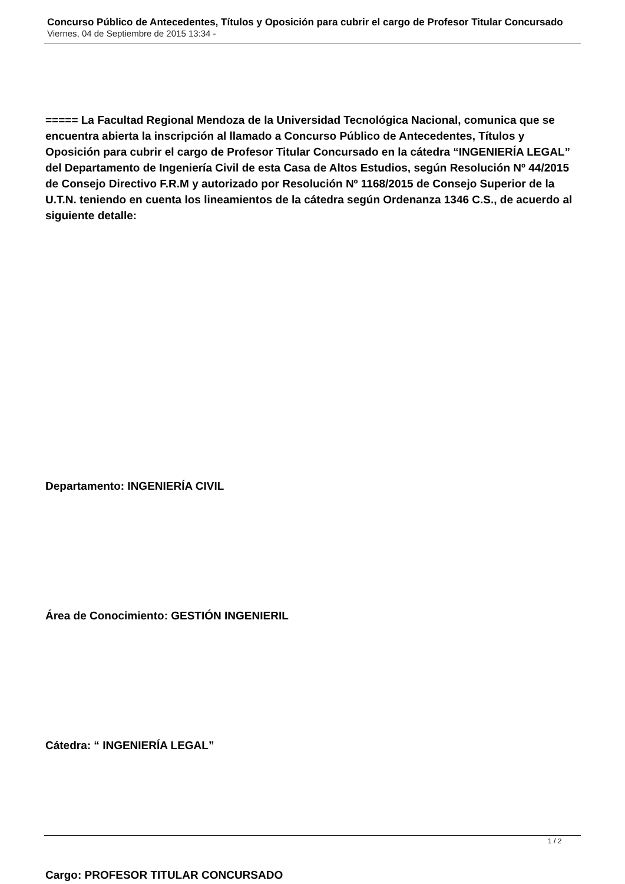Concurso Público de Antecedentes, Títulos y Oposición para cubrir el cargo de Profesor Titular Concursado
Viernes, 04 de Septiembre de 2015 13:34 -
===== La Facultad Regional Mendoza de la Universidad Tecnológica Nacional, comunica que se encuentra abierta la inscripción al llamado a Concurso Público de Antecedentes, Títulos y Oposición para cubrir el cargo de Profesor Titular Concursado en la cátedra “INGENIERÍA LEGAL” del Departamento de Ingeniería Civil de esta Casa de Altos Estudios, según Resolución Nº 44/2015 de Consejo Directivo F.R.M y autorizado por Resolución Nº 1168/2015 de Consejo Superior de la U.T.N. teniendo en cuenta los lineamientos de la cátedra según Ordenanza 1346 C.S., de acuerdo al siguiente detalle:
Departamento: INGENIERÍA CIVIL
Área de Conocimiento: GESTIÓN INGENIERIL
Cátedra: “ INGENIERÍA LEGAL”
Cargo: PROFESOR TITULAR CONCURSADO
1 / 2